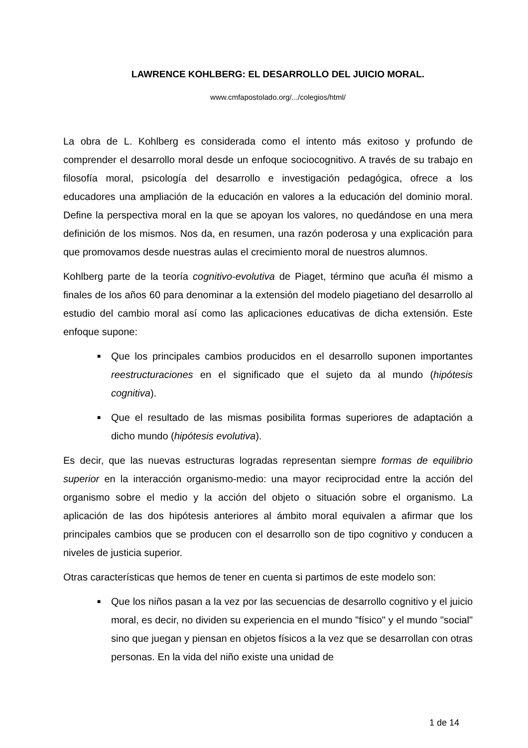LAWRENCE KOHLBERG: EL DESARROLLO DEL JUICIO MORAL.
www.cmfapostolado.org/.../colegios/html/
La obra de L. Kohlberg es considerada como el intento más exitoso y profundo de comprender el desarrollo moral desde un enfoque sociocognitivo. A través de su trabajo en filosofía moral, psicología del desarrollo e investigación pedagógica, ofrece a los educadores una ampliación de la educación en valores a la educación del dominio moral. Define la perspectiva moral en la que se apoyan los valores, no quedándose en una mera definición de los mismos. Nos da, en resumen, una razón poderosa y una explicación para que promovamos desde nuestras aulas el crecimiento moral de nuestros alumnos.
Kohlberg parte de la teoría cognitivo-evolutiva de Piaget, término que acuña él mismo a finales de los años 60 para denominar a la extensión del modelo piagetiano del desarrollo al estudio del cambio moral así como las aplicaciones educativas de dicha extensión. Este enfoque supone:
■ Que los principales cambios producidos en el desarrollo suponen importantes reestructuraciones en el significado que el sujeto da al mundo (hipótesis cognitiva).
■ Que el resultado de las mismas posibilita formas superiores de adaptación a dicho mundo (hipótesis evolutiva).
Es decir, que las nuevas estructuras logradas representan siempre formas de equilibrio superior en la interacción organismo-medio: una mayor reciprocidad entre la acción del organismo sobre el medio y la acción del objeto o situación sobre el organismo. La aplicación de las dos hipótesis anteriores al ámbito moral equivalen a afirmar que los principales cambios que se producen con el desarrollo son de tipo cognitivo y conducen a niveles de justicia superior.
Otras características que hemos de tener en cuenta si partimos de este modelo son:
■ Que los niños pasan a la vez por las secuencias de desarrollo cognitivo y el juicio moral, es decir, no dividen su experiencia en el mundo "físico" y el mundo "social" sino que juegan y piensan en objetos físicos a la vez que se desarrollan con otras personas. En la vida del niño existe una unidad de
1 de 14